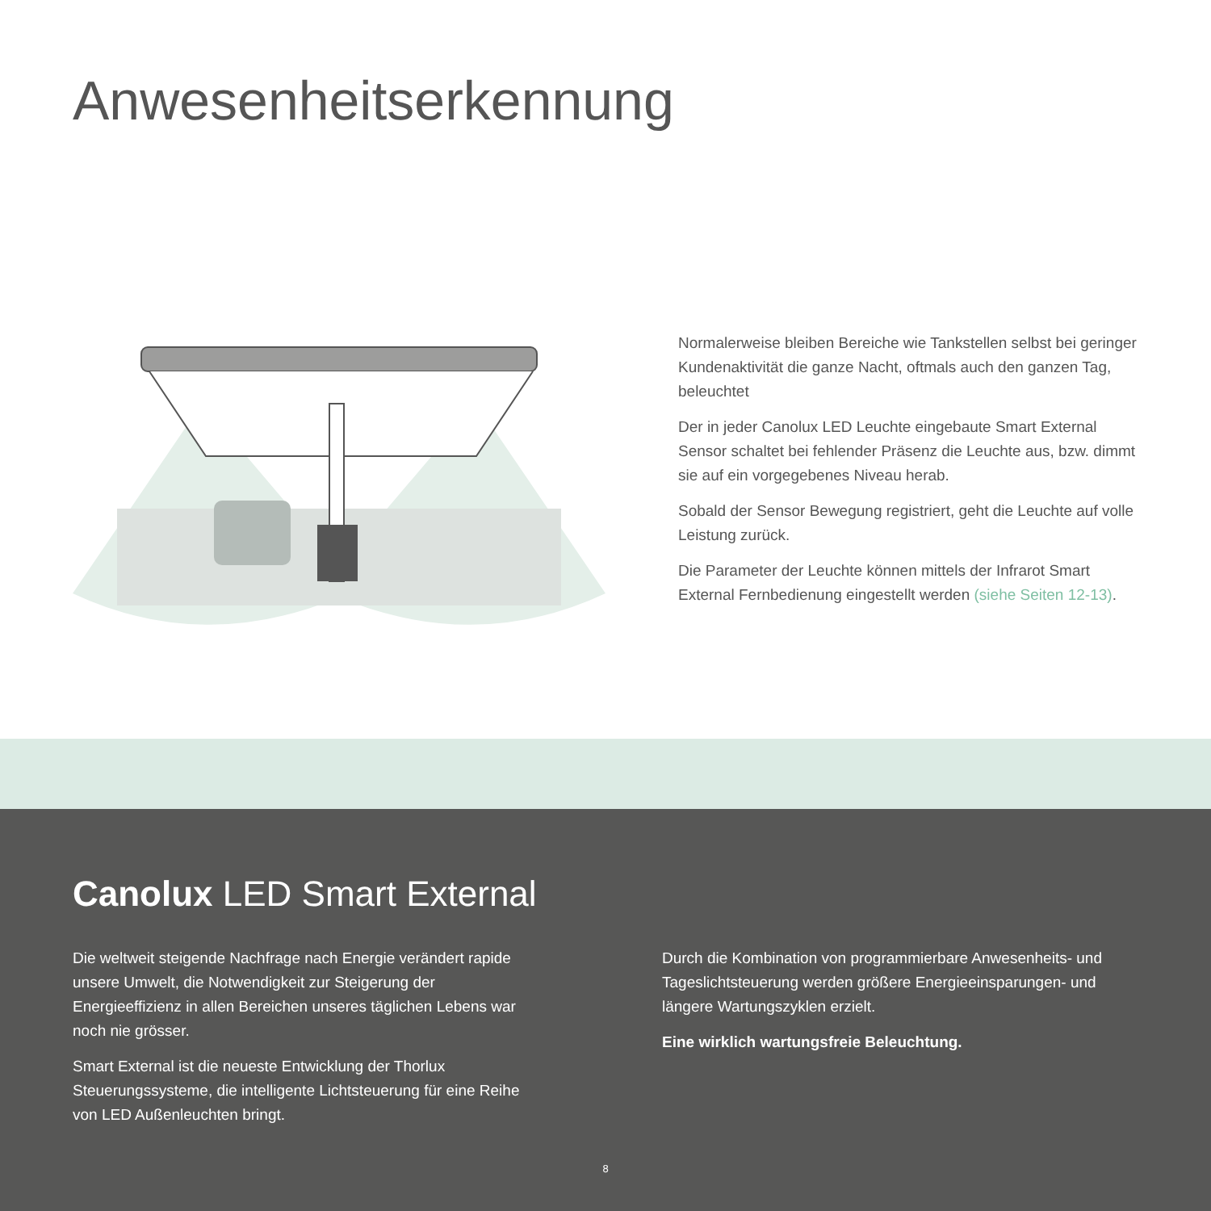Anwesenheitserkennung
Normalerweise bleiben Bereiche wie Tankstellen selbst bei geringer Kundenaktivität die ganze Nacht, oftmals auch den ganzen Tag, beleuchtet
Der in jeder Canolux LED Leuchte eingebaute Smart External Sensor schaltet bei fehlender Präsenz die Leuchte aus, bzw. dimmt sie auf ein vorgegebenes Niveau herab.
Sobald der Sensor Bewegung registriert, geht die Leuchte auf volle Leistung zurück.
Die Parameter der Leuchte können mittels der Infrarot Smart External Fernbedienung eingestellt werden (siehe Seiten 12-13).
Canolux LED Smart External
Die weltweit steigende Nachfrage nach Energie verändert rapide unsere Umwelt, die Notwendigkeit zur Steigerung der Energieeffizienz in allen Bereichen unseres täglichen Lebens war noch nie grösser.
Smart External ist die neueste Entwicklung der Thorlux Steuerungssysteme, die intelligente Lichtsteuerung für eine Reihe von LED Außenleuchten bringt.
Durch die Kombination von programmierbare Anwesenheits- und Tageslichtsteuerung werden größere Energieeinsparungen- und längere Wartungszyklen erzielt.
Eine wirklich wartungsfreie Beleuchtung.
8